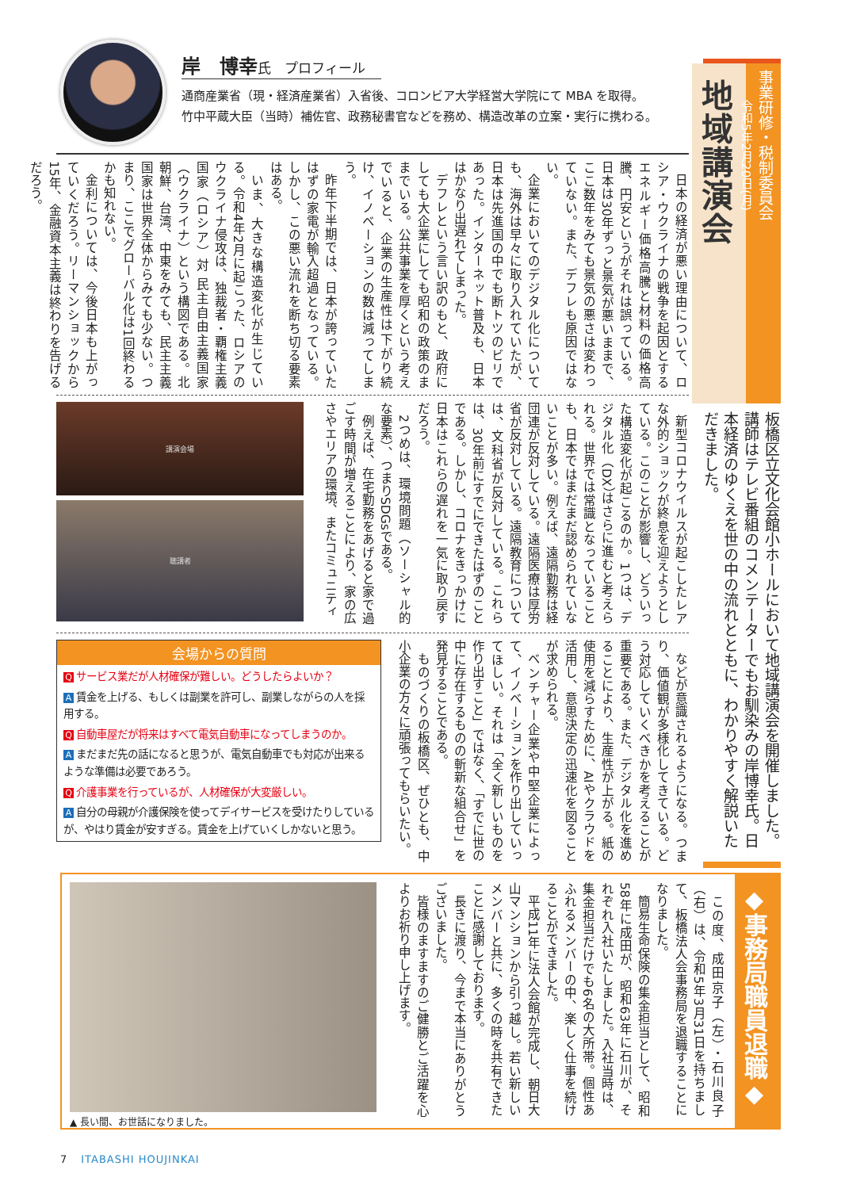事業研修・税制委員会
令和5年2月20日(月)
地域講演会
板橋区立文化会館小ホールにおいて地域講演会を開催しました。講師はテレビ番組のコメンテーターでもお馴染みの岸博幸氏。日本経済のゆくえを世の中の流れとともに、わかりやすく解説いただきました。
岸　博幸氏　プロフィール
通商産業省（現・経済産業省）入省後、コロンビア大学経営大学院にて MBA を取得。
竹中平蔵大臣（当時）補佐官、政務秘書官などを務め、構造改革の立案・実行に携わる。
日本の経済が悪い理由について、ロシア・ウクライナの戦争を起因とするエネルギー価格高騰と材料の価格高騰、円安というがそれは誤っている。日本は30年ずっと景気が悪いままで、ここ数年をみても景気の悪さは変わっていない。また、デフレも原因ではない。
企業においてのデジタル化についても、海外は早々に取り入れていたが、日本は先進国の中でも断トツのビリであった。インターネット普及も、日本はかなり出遅れてしまった。
デフレという言い訳のもと、政府にしても大企業にしても昭和の政策のままでいる。公共事業を厚くという考えでいると、企業の生産性は下がり続け、イノベーションの数は減ってしまう。
昨年下半期では、日本が誇っていたはずの家電が輸入超過となっている。しかし、この悪い流れを断ち切る要素はある。
いま、大きな構造変化が生じている。令和4年2月に起こった、ロシアのウクライナ侵攻は、独裁者・覇権主義国家（ロシア）対 民主自由主義国家（ウクライナ）という構図である。北朝鮮、台湾、中東をみても、民主主義国家は世界全体からみても少ない。つまり、ここでグローバル化は1回終わるかも知れない。
金利については、今後日本も上がっていくだろう。リーマンショックから15年、金融資本主義は終わりを告げるだろう。
講演会場
聴講者
新型コロナウイルスが起こしたレアな外的ショックが終息を迎えようとしている。このことが影響し、どういった構造変化が起こるのか。1つは、デジタル化（DX）はさらに進むと考えられる。世界では常識となっていることも、日本ではまだまだ認められていないことが多い。例えば、遠隔勤務は経団連が反対している。遠隔医療は厚労省が反対している。遠隔教育については、文科省が反対している。これらは、30年前にすでにできたはずのことである。しかし、コロナをきっかけに日本はこれらの遅れを一気に取り戻すだろう。
2つめは、環境問題（ソーシャル的な要素）、つまりSDGsである。
例えば、在宅勤務をあげると家で過ごす時間が増えることにより、家の広さやエリアの環境、またコミュニティ
会場からの質問
Qサービス業だが人材確保が難しい。どうしたらよいか？
A賃金を上げる、もしくは副業を許可し、副業しながらの人を採用する。
Q自動車屋だが将来はすべて電気自動車になってしまうのか。
Aまだまだ先の話になると思うが、電気自動車でも対応が出来るような準備は必要であろう。
Q介護事業を行っているが、人材確保が大変厳しい。
A自分の母親が介護保険を使ってデイサービスを受けたりしているが、やはり賃金が安すぎる。賃金を上げていくしかないと思う。
などが意識されるようになる。つまり、価値観が多様化してきている。どう対応していくべきかを考えることが重要である。また、デジタル化を進めることにより、生産性が上がる。紙の使用を減らすために、AIやクラウドを活用し、意思決定の迅速化を図ることが求められる。
ベンチャー企業や中堅企業によって、イノベーションを作り出していってほしい。それは「全く新しいものを作り出すこと」ではなく、「すでに世の中に存在するものの斬新な組合せ」を発見することである。
ものづくりの板橋区、ぜひとも、中小企業の方々に頑張ってもらいたい。
◆事務局職員退職◆
この度、成田京子（左）・石川良子（右）は、令和5年3月31日を持ちまして、板橋法人会事務局を退職することになりました。
簡易生命保険の集金担当として、昭和58年に成田が、昭和63年に石川が、それぞれ入社いたしました。入社当時は、集金担当だけでも6名の大所帯。個性あふれるメンバーの中、楽しく仕事を続けることができました。
平成11年に法人会館が完成し、朝日大山マンションから引っ越し。若い新しいメンバーと共に、多くの時を共有できたことに感謝しております。
長きに渡り、今まで本当にありがとうございました。
皆様のますますのご健勝とご活躍を心よりお祈り申し上げます。
▲ 長い間、お世話になりました。
7 ITABASHI HOUJINKAI